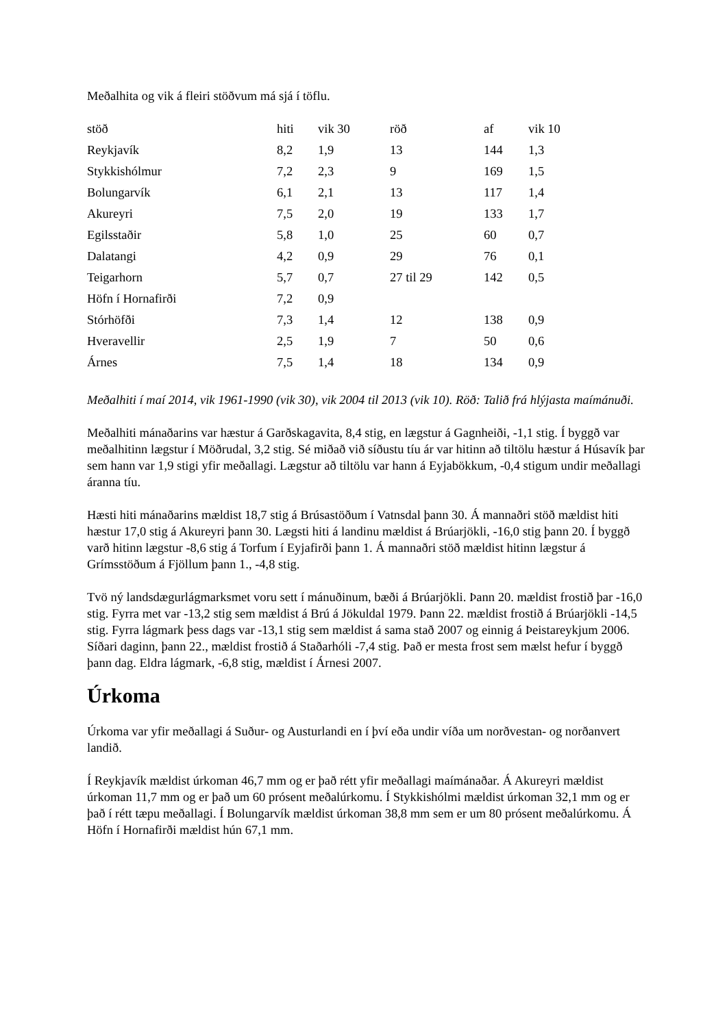Meðalhita og vik á fleiri stöðvum má sjá í töflu.
| stöð | hiti | vik 30 | röð | af | vik 10 |
| --- | --- | --- | --- | --- | --- |
| Reykjavík | 8,2 | 1,9 | 13 | 144 | 1,3 |
| Stykkishólmur | 7,2 | 2,3 | 9 | 169 | 1,5 |
| Bolungarvík | 6,1 | 2,1 | 13 | 117 | 1,4 |
| Akureyri | 7,5 | 2,0 | 19 | 133 | 1,7 |
| Egilsstaðir | 5,8 | 1,0 | 25 | 60 | 0,7 |
| Dalatangi | 4,2 | 0,9 | 29 | 76 | 0,1 |
| Teigarhorn | 5,7 | 0,7 | 27 til 29 | 142 | 0,5 |
| Höfn í Hornafirði | 7,2 | 0,9 | | | |
| Stórhöfði | 7,3 | 1,4 | 12 | 138 | 0,9 |
| Hveravellir | 2,5 | 1,9 | 7 | 50 | 0,6 |
| Árnes | 7,5 | 1,4 | 18 | 134 | 0,9 |
Meðalhiti í maí 2014, vik 1961-1990 (vik 30), vik 2004 til 2013 (vik 10). Röð: Talið frá hlýjasta maímánuði.
Meðalhiti mánaðarins var hæstur á Garðskagavita, 8,4 stig, en lægstur á Gagnheiði, -1,1 stig. Í byggð var meðalhitinn lægstur í Möðrudal, 3,2 stig. Sé miðað við síðustu tíu ár var hitinn að tiltölu hæstur á Húsavík þar sem hann var 1,9 stigi yfir meðallagi. Lægstur að tiltölu var hann á Eyjabökkum, -0,4 stigum undir meðallagi áranna tíu.
Hæsti hiti mánaðarins mældist 18,7 stig á Brúsastöðum í Vatnsdal þann 30. Á mannaðri stöð mældist hiti hæstur 17,0 stig á Akureyri þann 30. Lægsti hiti á landinu mældist á Brúarjökli, -16,0 stig þann 20. Í byggð varð hitinn lægstur -8,6 stig á Torfum í Eyjafirði þann 1. Á mannaðri stöð mældist hitinn lægstur á Grímsstöðum á Fjöllum þann 1., -4,8 stig.
Tvö ný landsdægurlágmarksmet voru sett í mánuðinum, bæði á Brúarjökli. Þann 20. mældist frostið þar -16,0 stig. Fyrra met var -13,2 stig sem mældist á Brú á Jökuldal 1979. Þann 22. mældist frostið á Brúarjökli -14,5 stig. Fyrra lágmark þess dags var -13,1 stig sem mældist á sama stað 2007 og einnig á Þeistareykjum 2006. Síðari daginn, þann 22., mældist frostið á Staðarhóli -7,4 stig. Það er mesta frost sem mælst hefur í byggð þann dag. Eldra lágmark, -6,8 stig, mældist í Árnesi 2007.
Úrkoma
Úrkoma var yfir meðallagi á Suður- og Austurlandi en í því eða undir víða um norðvestan- og norðanvert landið.
Í Reykjavík mældist úrkoman 46,7 mm og er það rétt yfir meðallagi maímánaðar. Á Akureyri mældist úrkoman 11,7 mm og er það um 60 prósent meðalúrkomu. Í Stykkishólmi mældist úrkoman 32,1 mm og er það í rétt tæpu meðallagi. Í Bolungarvík mældist úrkoman 38,8 mm sem er um 80 prósent meðalúrkomu. Á Höfn í Hornafirði mældist hún 67,1 mm.